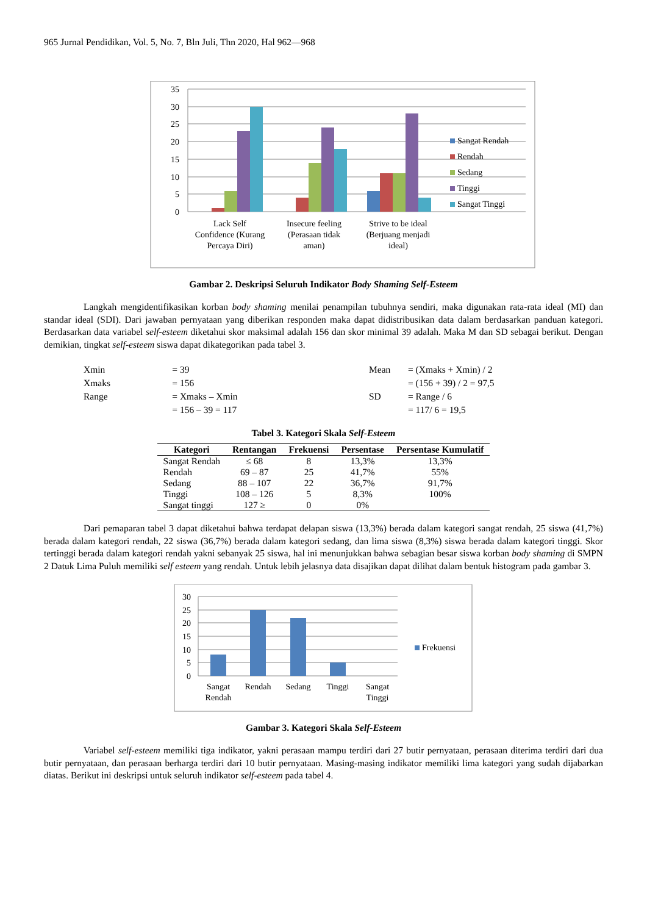965 Jurnal Pendidikan, Vol. 5, No. 7, Bln Juli, Thn 2020, Hal 962—968
35
30
25
20
15
10
5
0
Sangat Rendah
Rendah
Sedang
Tinggi
Sangat Tinggi
Lack Self
Confidence (Kurang
Percaya Diri)
Insecure feeling
(Perasaan tidak
aman)
Strive to be ideal
(Berjuang menjadi
ideal)
Gambar 2. Deskripsi Seluruh Indikator Body Shaming Self-Esteem
Langkah mengidentifikasikan korban body shaming menilai penampilan tubuhnya sendiri, maka digunakan rata-rata ideal (MI) dan standar ideal (SDI). Dari jawaban pernyataan yang diberikan responden maka dapat didistribusikan data dalam berdasarkan panduan kategori. Berdasarkan data variabel self-esteem diketahui skor maksimal adalah 156 dan skor minimal 39 adalah. Maka M dan SD sebagai berikut. Dengan demikian, tingkat self-esteem siswa dapat dikategorikan pada tabel 3.
| Xmin | = 39 |
| Xmaks | = 156 |
| Range | = Xmaks – Xmin |
| | = 156 – 39 = 117 |
| Mean | = (Xmaks + Xmin) / 2 |
| | = (156 + 39) / 2 = 97,5 |
| SD | = Range / 6 |
| | = 117/ 6 = 19,5 |
Tabel 3. Kategori Skala Self-Esteem
| Kategori | Rentangan | Frekuensi | Persentase | Persentase Kumulatif |
| --- | --- | --- | --- | --- |
| Sangat Rendah | ≤ 68 | 8 | 13,3% | 13,3% |
| Rendah | 69 – 87 | 25 | 41,7% | 55% |
| Sedang | 88 – 107 | 22 | 36,7% | 91,7% |
| Tinggi | 108 – 126 | 5 | 8,3% | 100% |
| Sangat tinggi | 127 ≥ | 0 | 0% | |
Dari pemaparan tabel 3 dapat diketahui bahwa terdapat delapan siswa (13,3%) berada dalam kategori sangat rendah, 25 siswa (41,7%) berada dalam kategori rendah, 22 siswa (36,7%) berada dalam kategori sedang, dan lima siswa (8,3%) siswa berada dalam kategori tinggi. Skor tertinggi berada dalam kategori rendah yakni sebanyak 25 siswa, hal ini menunjukkan bahwa sebagian besar siswa korban body shaming di SMPN 2 Datuk Lima Puluh memiliki self esteem yang rendah. Untuk lebih jelasnya data disajikan dapat dilihat dalam bentuk histogram pada gambar 3.
30
25
20
15
10
5
0
Frekuensi
Sangat
Rendah
Rendah
Sedang
Tinggi
Sangat
Tinggi
Gambar 3. Kategori Skala Self-Esteem
Variabel self-esteem memiliki tiga indikator, yakni perasaan mampu terdiri dari 27 butir pernyataan, perasaan diterima terdiri dari dua butir pernyataan, dan perasaan berharga terdiri dari 10 butir pernyataan. Masing-masing indikator memiliki lima kategori yang sudah dijabarkan diatas. Berikut ini deskripsi untuk seluruh indikator self-esteem pada tabel 4.